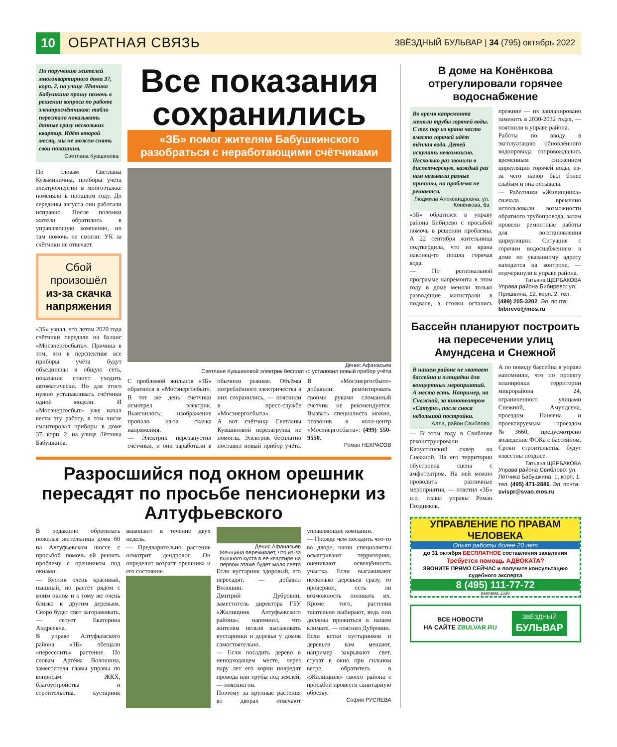10 ОБРАТНАЯ СВЯЗЬ ЗВЁЗДНЫЙ БУЛЬВАР | 34 (795) октябрь 2022
По поручению жителей многоквартирного дома 37, корп. 2, на улице Лётчика Бабушкина прошу помочь в решении вопроса по работе электросчётчиков: табло перестало показывать данные сразу нескольких квартир. Идёт второй месяц, мы не можем снять свои показания.
Светлана Кувшинова
По словам Светланы Кузьминичны, приборы учёта электроэнергии в многоэтажке поменяли в прошлом году. До середины августа они работали исправно. После поломки жители обратились в управляющую компанию, но там помочь не смогли: УК за счётчики не отвечает.
Сбой произошёл из-за скачка напряжения
«ЗБ» узнал, что летом 2020 года счётчики передали на баланс «Мосэнергосбыта». Причина в том, что в перспективе все приборы учёта будут объединены в общую сеть, показания станут уходить автоматически. Но для этого нужно устанавливать счётчики одной модели. И «Мосэнергосбыт» уже начал вести эту работу, в том числе смонтировал приборы в доме 37, корп. 2, на улице Лётчика Бабушкина.
Все показания сохранились
«ЗБ» помог жителям Бабушкинского разобраться с неработающими счётчиками
Денис Афанасьев
Светлане Кувшиновой электрик бесплатно установил новый прибор учёта
С проблемой жильцов «ЗБ» обратился в «Мосэнергосбыт». В тот же день счётчики осмотрел электрик. Выяснилось: изображение пропало из-за скачка напряжения.
— Электрик перезапустил счётчики, и они заработали в обычном режиме. Объёмы потреблённого электричества в них сохранились, — пояснили в пресс-службе «Мосэнергосбыта».
А вот счётчику Светланы Кувшиновой перезагрузка не помогла. Электрик бесплатно поставил новый прибор учёта. В «Мосэнергосбыте» добавили: ремонтировать своими руками сломанный счётчик не рекомендуется. Вызвать специалиста можно, позвонив в колл-центр «Мосэнергосбыта»: (499) 550-9550.
Роман НЕКРАСОВ
Разросшийся под окном орешник пересадят по просьбе пенсионерки из Алтуфьевского
В редакцию обратилась пожилая жительница дома 60 на Алтуфьевском шоссе с просьбой помочь ей решить проблему с орешником под окнами.
— Кустик очень красивый, пышный, но растёт рядом с моим окном и к тому же очень близко к другим деревьям. Скоро будет свет загораживать, — сетует Екатерина Андреевна.
В управе Алтуфьевского района «ЗБ» обещали «переселить» растение. По словам Артёма Волошина, заместителя главы управы по вопросам ЖКХ, благоустройства и строительства, кустарник выкопают в течение двух недель.
— Предварительно растение осмотрит дендролог. Он определит возраст орешника и его состояние.
Денис Афанасьев
Женщина переживает, что из-за пышного куста в её квартире на первом этаже будет мало света
Если кустарник здоровый, его пересадят, — добавил Волошин.
Дмитрий Дубровин, заместитель директора ГБУ «Жилищник Алтуфьевского района», напомнил, что жителям нельзя высаживать кустарники и деревья у домов самостоятельно.
— Если посадить дерево в неподходящем месте, через пару лет его корни повредят провода или трубы под землёй, — пояснил он.
Поэтому за крупные растения во дворах отвечают управляющие компании.
— Прежде чем посадить что-то во дворе, наши специалисты осматривают территорию, оценивают освещённость участка. Если высаживают несколько деревьев сразу, то проверяют, есть ли возможность поливать их. Кроме того, растения тщательно выбирают, ведь они должны прижиться в нашем климате, — пояснил Дубровин.
Если ветки кустарников и деревьев вам мешают, например закрывают свет, стучат в окно при сильном ветре, обратитесь в «Жилищник» своего района с просьбой провести санитарную обрезку.
София РУСЯЕВА
В доме на Конёнкова отрегулировали горячее водоснабжение
Во время капремонта меняли трубы горячей воды. С тех пор из крана часто вместо горячей идёт тёплая вода. Детей искупать невозможно. Несколько раз звонили в диспетчерскую, каждый раз нам называли разные причины, но проблема не решается.
Людмила Александровна, ул. Конёнкова, 6а
«ЗБ» обратился в управу района Бибирево с просьбой помочь в решении проблемы. А 22 сентября жительница подтвердила, что из крана наконец-то пошла горячая вода.
— По региональной программе капремонта в этом году в доме меняли только разводящие магистрали в подвале, а стояки остались прежние — их запланировано заменить в 2030-2032 годах, — пояснили в управе района.
Работы по вводу в эксплуатацию обновлённого водопровода сопровождались временным снижением циркуляции горячей воды, из-за чего напор был более слабым и она остывала.
— Работники «Жилищника» сначала временно использовали возможности обратного трубопровода, затем провели ремонтные работы для восстановления циркуляции. Ситуация с горячим водоснабжением в доме по указанному адресу находится на контроле, — подчеркнули в управе района.
Татьяна ЩЕРБАКОВА
Управа района Бибирево: ул. Пришвина, 12, корп. 2, тел. (499) 205-3202. Эл. почта: bibirevo@mos.ru
Бассейн планируют построить на пересечении улиц Амундсена и Снежной
В нашем районе не хватает бассейна и площадки для концертных мероприятий. А места есть. Например, на Снежной, за кинотеатром «Сатурн», после сноса небольшой постройки.
Алла, район Свиблово
— В этом году в Свиблове реконструировали Капустинский сквер на Снежной. На его территории обустроена сцена с амфитеатром. На ней можно проводить различные мероприятия, — ответил «ЗБ» и.о. главы управы Роман Поздняков.
А по поводу бассейна в управе напомнили, что по проекту планировки территории микрорайона 24, ограниченного улицами Снежной, Амундсена, проездом Нансена и проектируемым проездом №3660, предусмотрено возведение ФОКа с бассейном. Сроки строительства будут известны позднее.
Татьяна ЩЕРБАКОВА
Управа района Свиблово: ул. Лётчика Бабушкина, 1, корп. 1, тел. (495) 471-2886. Эл. почта: svispr@svao.mos.ru
УПРАВЛЕНИЕ ПО ПРАВАМ ЧЕЛОВЕКА
Опыт работы более 20 лет
до 31 октября БЕСПЛАТНОЕ составления заявления
Требуется помощь АДВОКАТА?
ЗВОНИТЕ ПРЯМО СЕЙЧАС и получите консультацию судебного эксперта
8 (495) 111-77-72
реклама 1338
ВСЕ НОВОСТИ
НА САЙТЕ ZBULVAR.RU
ЗВЁЗДНЫЙ
БУЛЬВАР